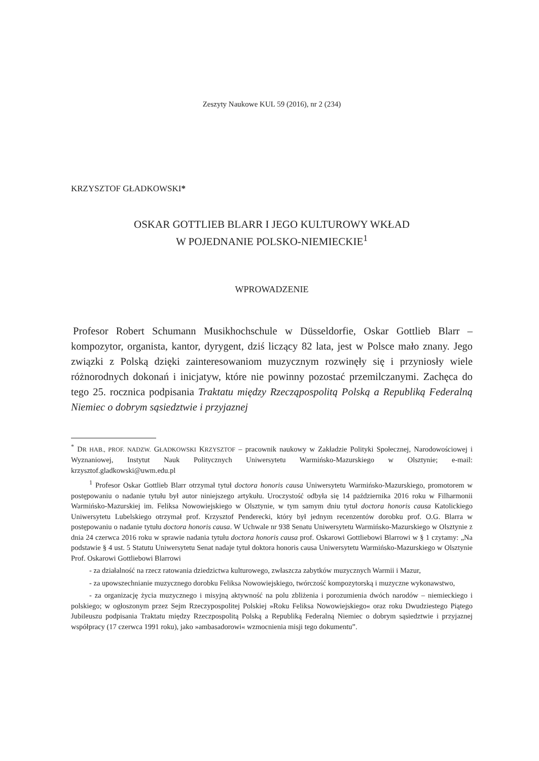Zeszyty Naukowe KUL 59 (2016), nr 2 (234)
KRZYSZTOF GŁADKOWSKI*
OSKAR GOTTLIEB BLARR I JEGO KULTUROWY WKŁAD
W POJEDNANIE POLSKO-NIEMIECKIE<sup>1</sup>
WPROWADZENIE
Profesor Robert Schumann Musikhochschule w Düsseldorfie, Oskar Gottlieb Blarr – kompozytor, organista, kantor, dyrygent, dziś liczący 82 lata, jest w Polsce mało znany. Jego związki z Polską dzięki zainteresowaniom muzycznym rozwinęły się i przyniosły wiele różnorodnych dokonań i inicjatyw, które nie powinny pozostać przemilczanymi. Zachęca do tego 25. rocznica podpisania Traktatu między Rzeczą­pospolitą Polską a Republiką Federalną Niemiec o dobrym sąsiedztwie i przyjaznej
<sup>*</sup> DR HAB., PROF. NADZW. GŁADKOWSKI KRZYSZTOF – pracownik naukowy w Zakładzie Polityki Społecznej, Narodowościowej i Wyznaniowej, Instytut Nauk Politycznych Uniwersytetu Warmińsko-Mazurskiego w Olsztynie; e-mail: krzysztof.gladkowski@uwm.edu.pl
<sup>1</sup> Profesor Oskar Gottlieb Blarr otrzymał tytuł doctora honoris causa Uniwersytetu Warmińsko-Mazurskiego, promotorem w postępowaniu o nadanie tytułu był autor niniejszego artykułu. Uroczystość odbyła się 14 października 2016 roku w Filharmonii Warmińsko-Mazurskiej im. Feliksa Nowowiejskiego w Olsztynie, w tym samym dniu tytuł doctora honoris causa Katolickiego Uniwersytetu Lubelskiego otrzymał prof. Krzysztof Penderecki, który był jednym recenzentów dorobku prof. O.G. Blarra w postępowaniu o nadanie tytułu doctora honoris causa. W Uchwale nr 938 Senatu Uniwersytetu Warmińsko-Mazurskiego w Olsztynie z dnia 24 czerwca 2016 roku w sprawie nadania tytułu doctora honoris causa prof. Oskarowi Gottliebowi Blarrowi w § 1 czytamy: „Na podstawie § 4 ust. 5 Statutu Uniwersytetu Senat nadaje tytuł doktora honoris causa Uniwersytetu Warmińsko-Mazurskiego w Olsztynie Prof. Oskarowi Gottliebowi Blarrowi
- za działalność na rzecz ratowania dziedzictwa kulturowego, zwłaszcza zabytków muzycznych Warmii i Mazur,
- za upowszechnianie muzycznego dorobku Feliksa Nowowiejskiego, twórczość kompozytorską i muzyczne wykonawstwo,
- za organizację życia muzycznego i misyjną aktywność na polu zbliżenia i porozumienia dwóch narodów – niemieckiego i polskiego; w ogłoszonym przez Sejm Rzeczypospolitej Polskiej »Roku Feliksa Nowowiejskiego« oraz roku Dwudziestego Piątego Jubileuszu podpisania Traktatu między Rzeczpospolitą Polską a Republiką Federalną Niemiec o dobrym sąsiedztwie i przyjaznej współpracy (17 czerwca 1991 roku), jako »ambasadorowi« wzmocnienia misji tego dokumentu”.